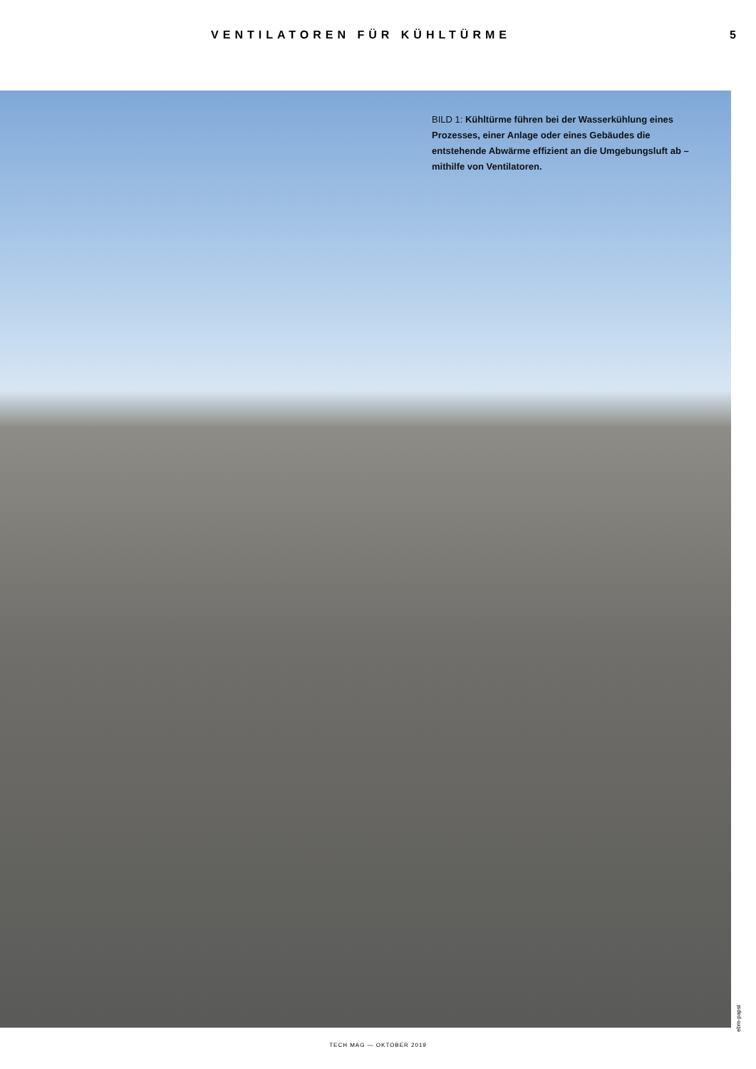VENTILATOREN FÜR KÜHLTÜRME 5
BILD 1: Kühltürme führen bei der Wasserkühlung eines Prozesses, einer Anlage oder eines Gebäudes die entstehende Abwärme effizient an die Umgebungsluft ab – mithilfe von Ventilatoren.
ebm-papst
TECH MAG — OKTOBER 2019